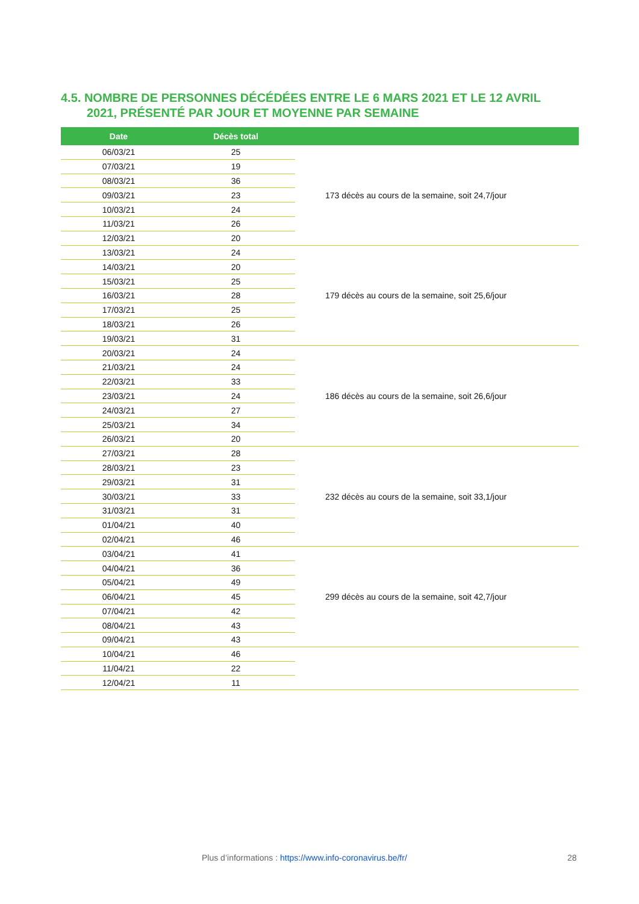4.5. NOMBRE DE PERSONNES DÉCÉDÉES ENTRE LE 6 MARS 2021 ET LE 12 AVRIL
2021, PRÉSENTÉ PAR JOUR ET MOYENNE PAR SEMAINE
| Date | Décès total | |
| --- | --- | --- |
| 06/03/21 | 25 | 173 décès au cours de la semaine, soit 24,7/jour |
| 07/03/21 | 19 | |
| 08/03/21 | 36 | |
| 09/03/21 | 23 | |
| 10/03/21 | 24 | |
| 11/03/21 | 26 | |
| 12/03/21 | 20 | |
| 13/03/21 | 24 | 179 décès au cours de la semaine, soit 25,6/jour |
| 14/03/21 | 20 | |
| 15/03/21 | 25 | |
| 16/03/21 | 28 | |
| 17/03/21 | 25 | |
| 18/03/21 | 26 | |
| 19/03/21 | 31 | |
| 20/03/21 | 24 | 186 décès au cours de la semaine, soit 26,6/jour |
| 21/03/21 | 24 | |
| 22/03/21 | 33 | |
| 23/03/21 | 24 | |
| 24/03/21 | 27 | |
| 25/03/21 | 34 | |
| 26/03/21 | 20 | |
| 27/03/21 | 28 | 232 décès au cours de la semaine, soit 33,1/jour |
| 28/03/21 | 23 | |
| 29/03/21 | 31 | |
| 30/03/21 | 33 | |
| 31/03/21 | 31 | |
| 01/04/21 | 40 | |
| 02/04/21 | 46 | |
| 03/04/21 | 41 | 299 décès au cours de la semaine, soit 42,7/jour |
| 04/04/21 | 36 | |
| 05/04/21 | 49 | |
| 06/04/21 | 45 | |
| 07/04/21 | 42 | |
| 08/04/21 | 43 | |
| 09/04/21 | 43 | |
| 10/04/21 | 46 | |
| 11/04/21 | 22 | |
| 12/04/21 | 11 | |
Plus d’informations : https://www.info-coronavirus.be/fr/ 28